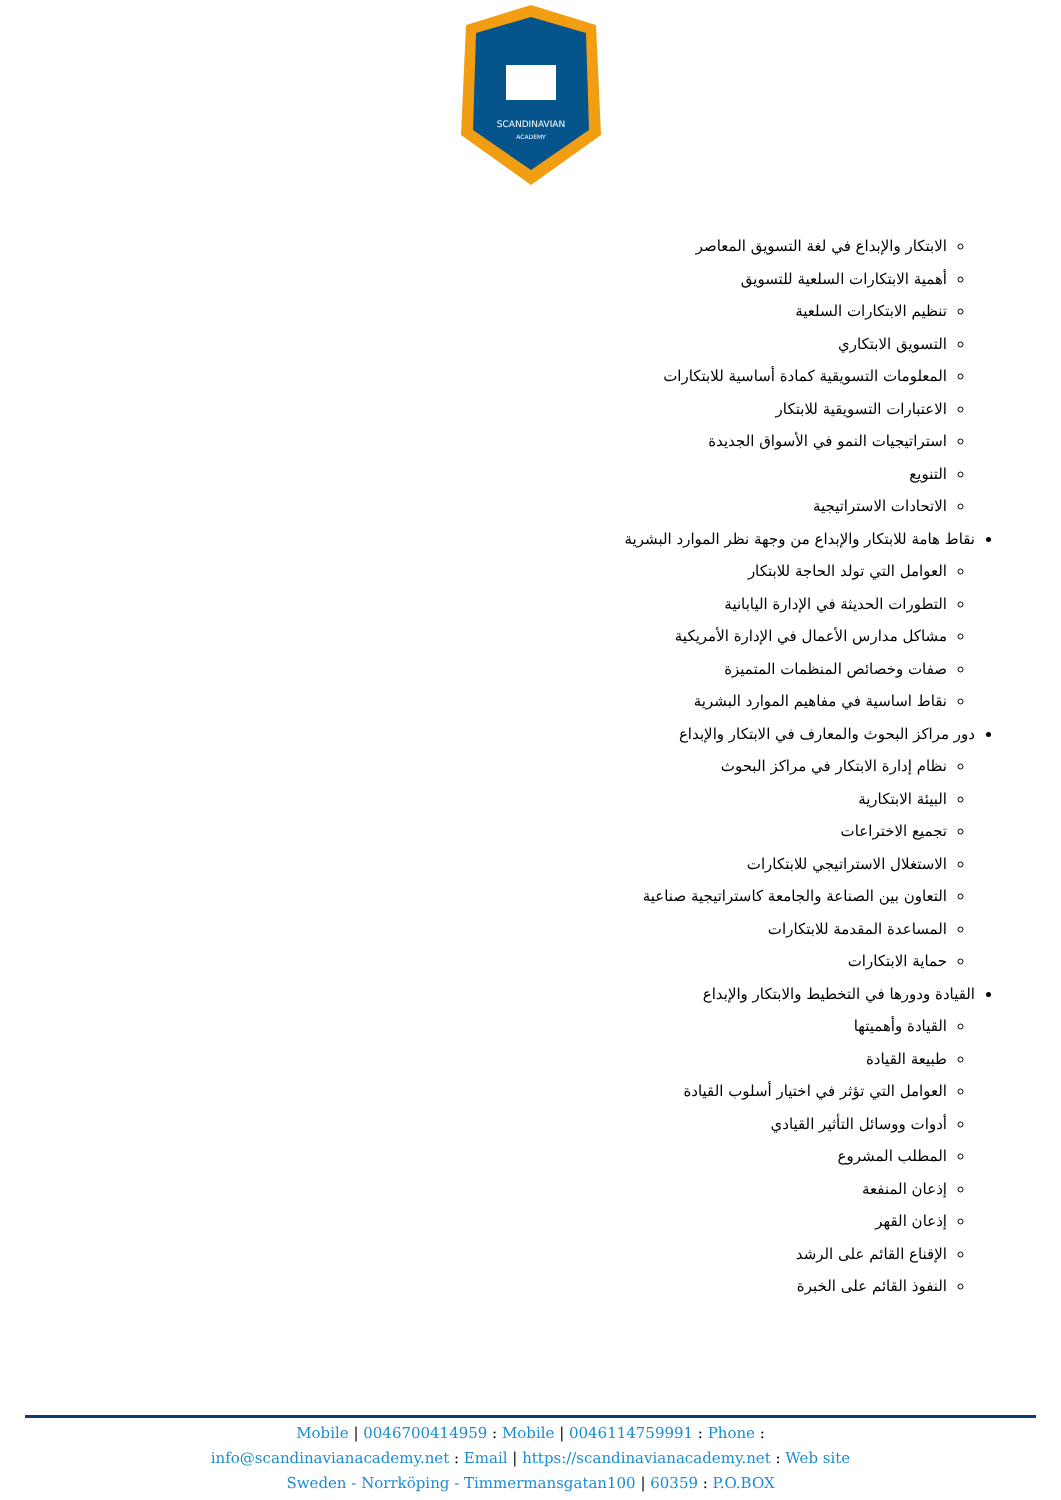SCANDINAVIAN
ACADEMY
الابتكار والإبداع في لغة التسويق المعاصر
أهمية الابتكارات السلعية للتسويق
تنظيم الابتكارات السلعية
التسويق الابتكاري
المعلومات التسويقية كمادة أساسية للابتكارات
الاعتبارات التسويقية للابتكار
استراتيجيات النمو في الأسواق الجديدة
التنويع
الاتحادات الاستراتيجية
نقاط هامة للابتكار والإبداع من وجهة نظر الموارد البشرية
العوامل التي تولد الحاجة للابتكار
التطورات الحديثة في الإدارة اليابانية
مشاكل مدارس الأعمال في الإدارة الأمريكية
صفات وخصائص المنظمات المتميزة
نقاط اساسية في مفاهيم الموارد البشرية
دور مراكز البحوث والمعارف في الابتكار والإبداع
نظام إدارة الابتكار في مراكز البحوث
البيئة الابتكارية
تجميع الاختراعات
الاستغلال الاستراتيجي للابتكارات
التعاون بين الصناعة والجامعة كاستراتيجية صناعية
المساعدة المقدمة للابتكارات
حماية الابتكارات
القيادة ودورها في التخطيط والابتكار والإبداع
القيادة وأهميتها
طبيعة القيادة
العوامل التي تؤثر في اختيار أسلوب القيادة
أدوات ووسائل التأثير القيادي
المطلب المشروع
إذعان المنفعة
إذعان القهر
الإقناع القائم على الرشد
النفوذ القائم على الخبرة
Mobile | 0046700414959 : Mobile | 0046114759991 : Phone :
info@scandinavianacademy.net : Email | https://scandinavianacademy.net : Web site
Sweden - Norrköping - Timmermansgatan100 | 60359 : P.O.BOX